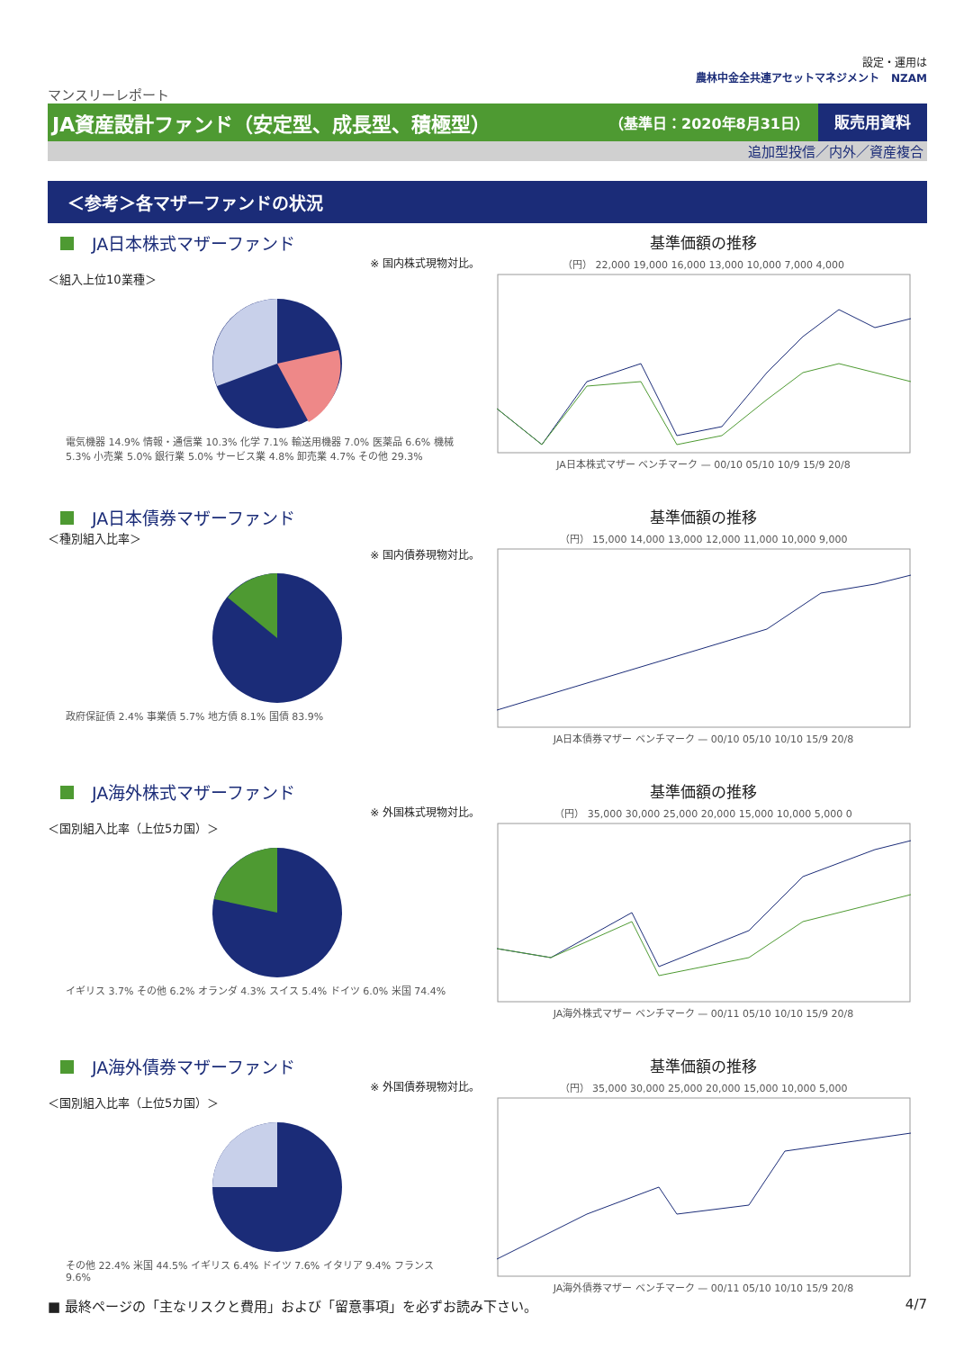設定・運用は
農林中金全共連アセットマネジメント NZAM
マンスリーレポート
JA資産設計ファンド（安定型、成長型、積極型） （基準日：2020年8月31日） 販売用資料
追加型投信／内外／資産複合
＜参考＞各マザーファンドの状況
JA日本株式マザーファンド
※ 国内株式現物対比。
＜組入上位10業種＞
電気機器 14.9% 情報・通信業 10.3% 化学 7.1% 輸送用機器 7.0% 医薬品 6.6% 機械 5.3% 小売業 5.0% 銀行業 5.0% サービス業 4.8% 卸売業 4.7% その他 29.3%
基準価額の推移
（円） 22,000 19,000 16,000 13,000 10,000 7,000 4,000
JA日本株式マザー ベンチマーク — 00/10 05/10 10/9 15/9 20/8
JA日本債券マザーファンド
＜種別組入比率＞
※ 国内債券現物対比。
政府保証債 2.4% 事業債 5.7% 地方債 8.1% 国債 83.9%
基準価額の推移
（円） 15,000 14,000 13,000 12,000 11,000 10,000 9,000
JA日本債券マザー ベンチマーク — 00/10 05/10 10/10 15/9 20/8
JA海外株式マザーファンド
※ 外国株式現物対比。
＜国別組入比率（上位5カ国）＞
イギリス 3.7% その他 6.2% オランダ 4.3% スイス 5.4% ドイツ 6.0% 米国 74.4%
基準価額の推移
（円） 35,000 30,000 25,000 20,000 15,000 10,000 5,000 0
JA海外株式マザー ベンチマーク — 00/11 05/10 10/10 15/9 20/8
JA海外債券マザーファンド
※ 外国債券現物対比。
＜国別組入比率（上位5カ国）＞
その他 22.4% 米国 44.5% イギリス 6.4% ドイツ 7.6% イタリア 9.4% フランス 9.6%
基準価額の推移
（円） 35,000 30,000 25,000 20,000 15,000 10,000 5,000
JA海外債券マザー ベンチマーク — 00/11 05/10 10/10 15/9 20/8
■ 最終ページの「主なリスクと費用」および「留意事項」を必ずお読み下さい。 4/7